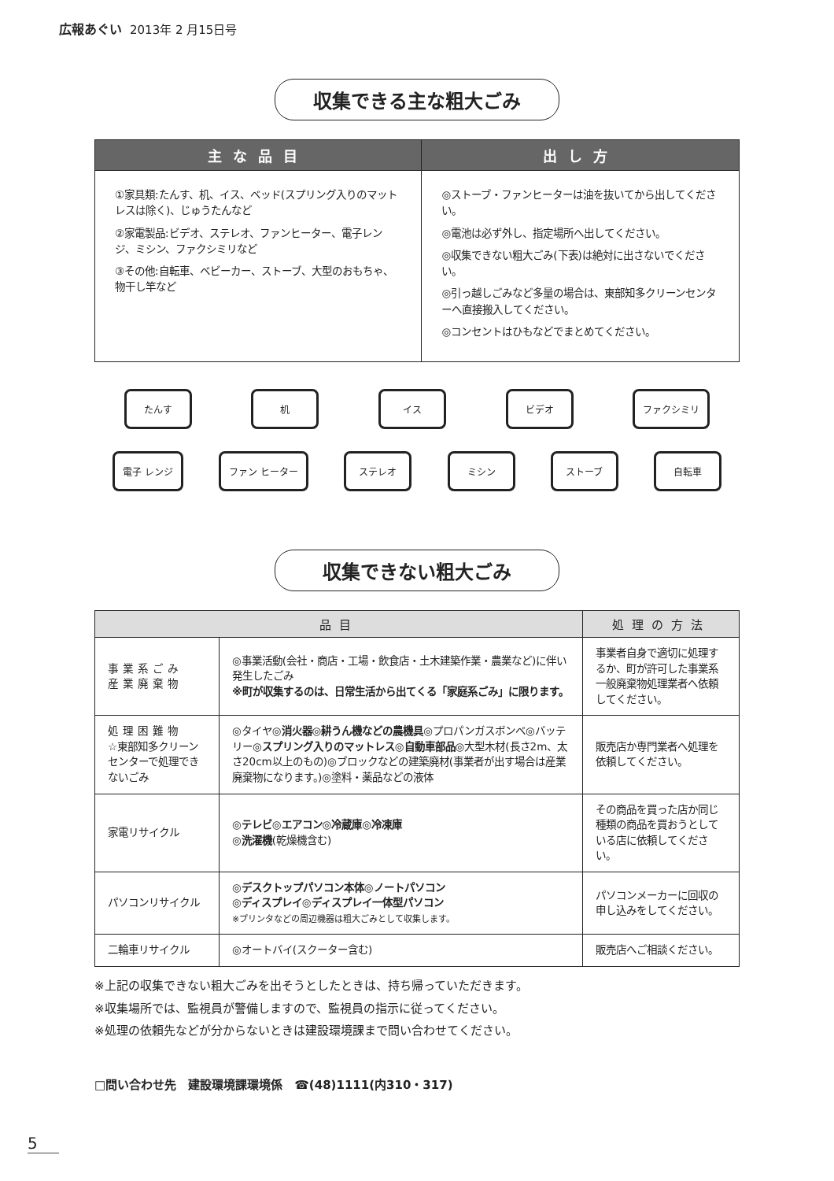広報あぐい 2013年 2 月15日号
収集できる主な粗大ごみ
| 主な品目 | 出し方 |
| --- | --- |
| ①家具類:たんす、机、イス、ベッド(スプリング入りのマットレスは除く)、じゅうたんなど ②家電製品:ビデオ、ステレオ、ファンヒーター、電子レンジ、ミシン、ファクシミリなど ③その他:自転車、ベビーカー、ストーブ、大型のおもちゃ、物干し竿など | ◎ストーブ・ファンヒーターは油を抜いてから出してください。 ◎電池は必ず外し、指定場所へ出してください。 ◎収集できない粗大ごみ(下表)は絶対に出さないでください。 ◎引っ越しごみなど多量の場合は、東部知多クリーンセンターへ直接搬入してください。 ◎コンセントはひもなどでまとめてください。 |
たんす 机 イス ビデオ ファクシミリ
電子 レンジ ファン ヒーター ステレオ ミシン ストーブ 自転車
収集できない粗大ごみ
| 品目 | | 処理の方法 |
| --- | --- | --- |
| 事業系ごみ 産業廃棄物 | ◎事業活動(会社・商店・工場・飲食店・土木建築作業・農業など)に伴い発生したごみ ※町が収集するのは、日常生活から出てくる「家庭系ごみ」に限ります。 | 事業者自身で適切に処理するか、町が許可した事業系一般廃棄物処理業者へ依頼してください。 |
| 処理困難物 ☆東部知多クリーンセンターで処理できないごみ | ◎タイヤ◎ 消火器 ◎ 耕うん機などの農機具 ◎プロパンガスボンベ◎バッテリー◎ スプリング入りのマットレス ◎ 自動車部品 ◎大型木材(長さ2m、太さ20cm以上のもの)◎ブロックなどの建築廃材(事業者が出す場合は産業廃棄物になります。)◎塗料・薬品などの液体 | 販売店か専門業者へ処理を依頼してください。 |
| 家電リサイクル | ◎ テレビ ◎ エアコン ◎ 冷蔵庫 ◎ 冷凍庫 ◎ 洗濯機 (乾燥機含む) | その商品を買った店か同じ種類の商品を買おうとしている店に依頼してください。 |
| パソコンリサイクル | ◎デスクトップパソコン本体◎ノートパソコン ◎ディスプレイ◎ディスプレイ一体型パソコン ※プリンタなどの周辺機器は粗大ごみとして収集します。 | パソコンメーカーに回収の申し込みをしてください。 |
| 二輪車リサイクル | ◎オートバイ(スクーター含む) | 販売店へご相談ください。 |
※上記の収集できない粗大ごみを出そうとしたときは、持ち帰っていただきます。
※収集場所では、監視員が警備しますので、監視員の指示に従ってください。
※処理の依頼先などが分からないときは建設環境課まで問い合わせてください。
□問い合わせ先　建設環境課環境係　☎(48)1111(内310・317)
5